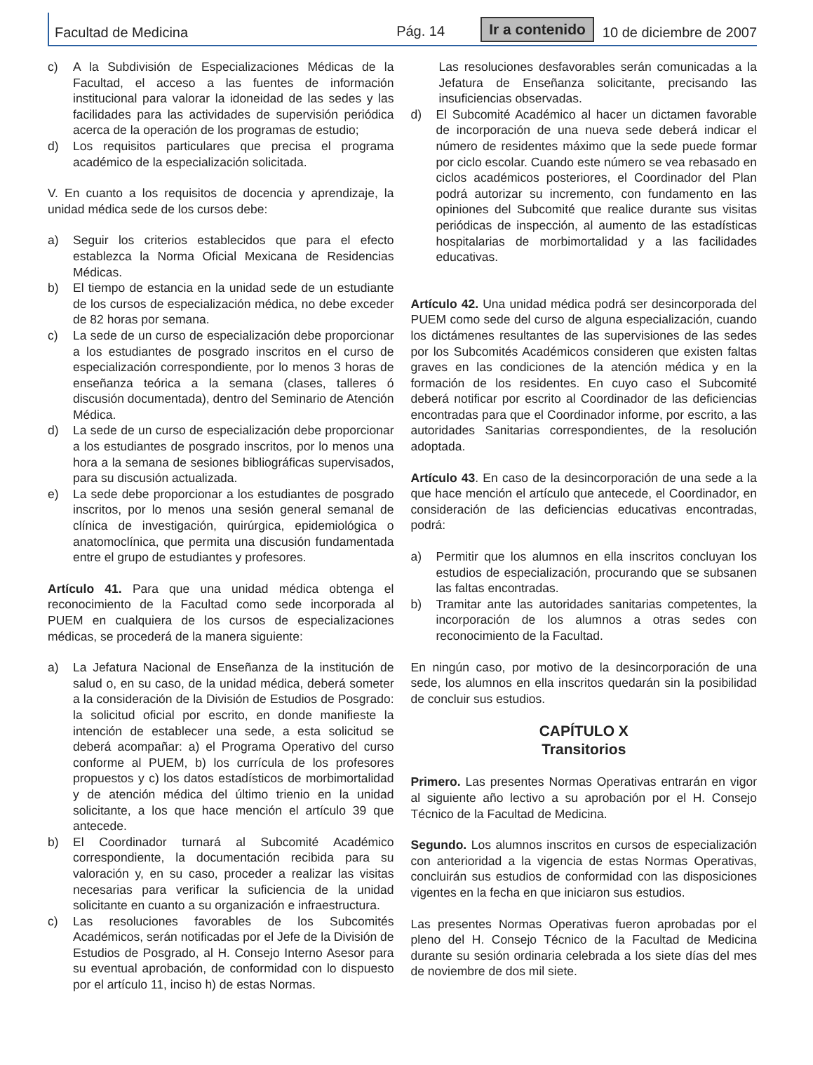Facultad de Medicina Pág. 14 Ir a contenido 10 de diciembre de 2007
c) A la Subdivisión de Especializaciones Médicas de la Facultad, el acceso a las fuentes de información institucional para valorar la idoneidad de las sedes y las facilidades para las actividades de supervisión periódica acerca de la operación de los programas de estudio;
d) Los requisitos particulares que precisa el programa académico de la especialización solicitada.
V. En cuanto a los requisitos de docencia y aprendizaje, la unidad médica sede de los cursos debe:
a) Seguir los criterios establecidos que para el efecto establezca la Norma Oficial Mexicana de Residencias Médicas.
b) El tiempo de estancia en la unidad sede de un estudiante de los cursos de especialización médica, no debe exceder de 82 horas por semana.
c) La sede de un curso de especialización debe proporcionar a los estudiantes de posgrado inscritos en el curso de especialización correspondiente, por lo menos 3 horas de enseñanza teórica a la semana (clases, talleres ó discusión documentada), dentro del Seminario de Atención Médica.
d) La sede de un curso de especialización debe proporcionar a los estudiantes de posgrado inscritos, por lo menos una hora a la semana de sesiones bibliográficas supervisados, para su discusión actualizada.
e) La sede debe proporcionar a los estudiantes de posgrado inscritos, por lo menos una sesión general semanal de clínica de investigación, quirúrgica, epidemiológica o anatomoclínica, que permita una discusión fundamentada entre el grupo de estudiantes y profesores.
Artículo 41. Para que una unidad médica obtenga el reconocimiento de la Facultad como sede incorporada al PUEM en cualquiera de los cursos de especializaciones médicas, se procederá de la manera siguiente:
a) La Jefatura Nacional de Enseñanza de la institución de salud o, en su caso, de la unidad médica, deberá someter a la consideración de la División de Estudios de Posgrado: la solicitud oficial por escrito, en donde manifieste la intención de establecer una sede, a esta solicitud se deberá acompañar: a) el Programa Operativo del curso conforme al PUEM, b) los currícula de los profesores propuestos y c) los datos estadísticos de morbimortalidad y de atención médica del último trienio en la unidad solicitante, a los que hace mención el artículo 39 que antecede.
b) El Coordinador turnará al Subcomité Académico correspondiente, la documentación recibida para su valoración y, en su caso, proceder a realizar las visitas necesarias para verificar la suficiencia de la unidad solicitante en cuanto a su organización e infraestructura.
c) Las resoluciones favorables de los Subcomités Académicos, serán notificadas por el Jefe de la División de Estudios de Posgrado, al H. Consejo Interno Asesor para su eventual aprobación, de conformidad con lo dispuesto por el artículo 11, inciso h) de estas Normas.
Las resoluciones desfavorables serán comunicadas a la Jefatura de Enseñanza solicitante, precisando las insuficiencias observadas.
d) El Subcomité Académico al hacer un dictamen favorable de incorporación de una nueva sede deberá indicar el número de residentes máximo que la sede puede formar por ciclo escolar. Cuando este número se vea rebasado en ciclos académicos posteriores, el Coordinador del Plan podrá autorizar su incremento, con fundamento en las opiniones del Subcomité que realice durante sus visitas periódicas de inspección, al aumento de las estadísticas hospitalarias de morbimortalidad y a las facilidades educativas.
Artículo 42. Una unidad médica podrá ser desincorporada del PUEM como sede del curso de alguna especialización, cuando los dictámenes resultantes de las supervisiones de las sedes por los Subcomités Académicos consideren que existen faltas graves en las condiciones de la atención médica y en la formación de los residentes. En cuyo caso el Subcomité deberá notificar por escrito al Coordinador de las deficiencias encontradas para que el Coordinador informe, por escrito, a las autoridades Sanitarias correspondientes, de la resolución adoptada.
Artículo 43. En caso de la desincorporación de una sede a la que hace mención el artículo que antecede, el Coordinador, en consideración de las deficiencias educativas encontradas, podrá:
a) Permitir que los alumnos en ella inscritos concluyan los estudios de especialización, procurando que se subsanen las faltas encontradas.
b) Tramitar ante las autoridades sanitarias competentes, la incorporación de los alumnos a otras sedes con reconocimiento de la Facultad.
En ningún caso, por motivo de la desincorporación de una sede, los alumnos en ella inscritos quedarán sin la posibilidad de concluir sus estudios.
CAPÍTULO X
Transitorios
Primero. Las presentes Normas Operativas entrarán en vigor al siguiente año lectivo a su aprobación por el H. Consejo Técnico de la Facultad de Medicina.
Segundo. Los alumnos inscritos en cursos de especialización con anterioridad a la vigencia de estas Normas Operativas, concluirán sus estudios de conformidad con las disposiciones vigentes en la fecha en que iniciaron sus estudios.
Las presentes Normas Operativas fueron aprobadas por el pleno del H. Consejo Técnico de la Facultad de Medicina durante su sesión ordinaria celebrada a los siete días del mes de noviembre de dos mil siete.